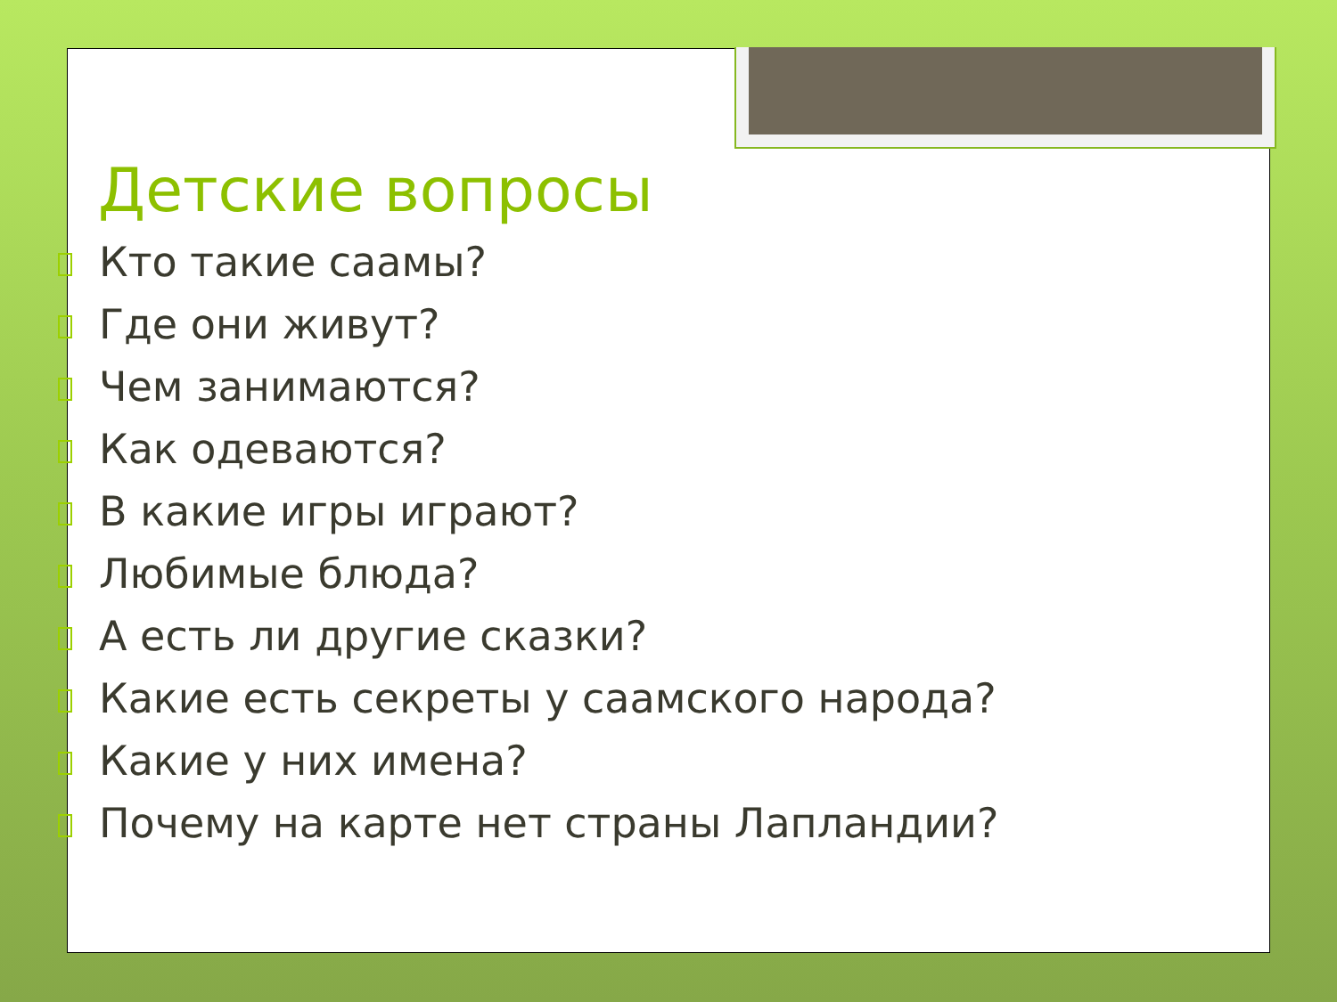Детские вопросы
Кто такие саамы?
Где они живут?
Чем занимаются?
Как одеваются?
В какие игры играют?
Любимые блюда?
А есть ли другие сказки?
Какие есть секреты у саамского народа?
Какие у них имена?
Почему на карте нет страны Лапландии?